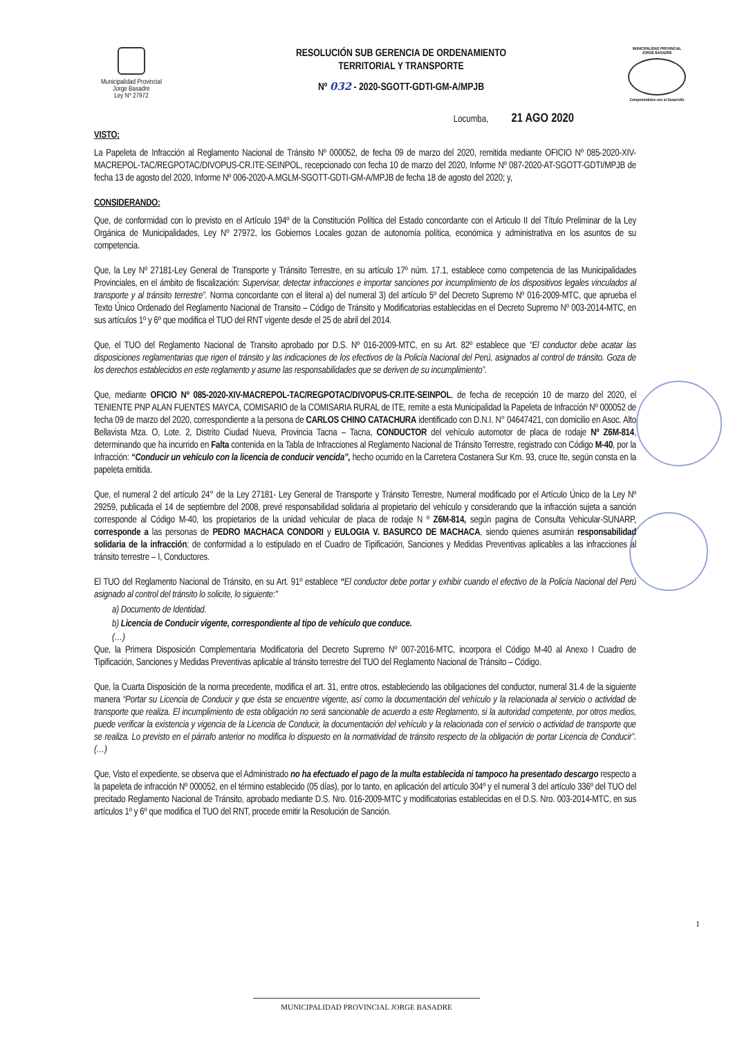Municipalidad Provincial
Jorge Basadre
Ley Nº 27972
RESOLUCIÓN SUB GERENCIA DE ORDENAMIENTO
TERRITORIAL Y TRANSPORTE
Nº 032 - 2020-SGOTT-GDTI-GM-A/MPJB
MUNICIPALIDAD PROVINCIAL
JORGE BASADRE
Comprometidos con el Desarrollo
Locumba, 21 AGO 2020
VISTO:
La Papeleta de Infracción al Reglamento Nacional de Tránsito Nº 000052, de fecha 09 de marzo del 2020, remitida mediante OFICIO Nº 085-2020-XIV-MACREPOL-TAC/REGPOTAC/DIVOPUS-CR.ITE-SEINPOL, recepcionado con fecha 10 de marzo del 2020, Informe Nº 087-2020-AT-SGOTT-GDTI/MPJB de fecha 13 de agosto del 2020, Informe Nº 006-2020-A.MGLM-SGOTT-GDTI-GM-A/MPJB de fecha 18 de agosto del 2020; y,
CONSIDERANDO:
Que, de conformidad con lo previsto en el Artículo 194º de la Constitución Política del Estado concordante con el Articulo II del Título Preliminar de la Ley Orgánica de Municipalidades, Ley Nº 27972, los Gobiernos Locales gozan de autonomía política, económica y administrativa en los asuntos de su competencia.
Que, la Ley Nº 27181-Ley General de Transporte y Tránsito Terrestre, en su artículo 17º núm. 17.1, establece como competencia de las Municipalidades Provinciales, en el ámbito de fiscalización: Supervisar, detectar infracciones e importar sanciones por incumplimiento de los dispositivos legales vinculados al transporte y al tránsito terrestre”. Norma concordante con el literal a) del numeral 3) del artículo 5º del Decreto Supremo Nº 016-2009-MTC, que aprueba el Texto Único Ordenado del Reglamento Nacional de Transito – Código de Tránsito y Modificatorias establecidas en el Decreto Supremo Nº 003-2014-MTC, en sus artículos 1º y 6º que modifica el TUO del RNT vigente desde el 25 de abril del 2014.
Que, el TUO del Reglamento Nacional de Transito aprobado por D.S. Nº 016-2009-MTC, en su Art. 82º establece que “El conductor debe acatar las disposiciones reglamentarias que rigen el tránsito y las indicaciones de los efectivos de la Policía Nacional del Perú, asignados al control de tránsito. Goza de los derechos establecidos en este reglamento y asume las responsabilidades que se deriven de su incumplimiento”.
Que, mediante OFICIO Nº 085-2020-XIV-MACREPOL-TAC/REGPOTAC/DIVOPUS-CR.ITE-SEINPOL, de fecha de recepción 10 de marzo del 2020, el TENIENTE PNP ALAN FUENTES MAYCA, COMISARIO de la COMISARIA RURAL de ITE, remite a esta Municipalidad la Papeleta de Infracción Nº 000052 de fecha 09 de marzo del 2020, correspondiente a la persona de CARLOS CHINO CATACHURA identificado con D.N.I. N° 04647421, con domicilio en Asoc. Alto Bellavista Mza. O, Lote. 2, Distrito Ciudad Nueva, Provincia Tacna – Tacna, CONDUCTOR del vehículo automotor de placa de rodaje Nº Z6M-814, determinando que ha incurrido en Falta contenida en la Tabla de Infracciones al Reglamento Nacional de Tránsito Terrestre, registrado con Código M-40, por la Infracción: “Conducir un vehículo con la licencia de conducir vencida”, hecho ocurrido en la Carretera Costanera Sur Km. 93, cruce Ite, según consta en la papeleta emitida.
Que, el numeral 2 del artículo 24° de la Ley 27181- Ley General de Transporte y Tránsito Terrestre, Numeral modificado por el Artículo Único de la Ley Nº 29259, publicada el 14 de septiembre del 2008, prevé responsabilidad solidaria al propietario del vehículo y considerando que la infracción sujeta a sanción corresponde al Código M-40, los propietarios de la unidad vehicular de placa de rodaje N º Z6M-814, según pagina de Consulta Vehicular-SUNARP, corresponde a las personas de PEDRO MACHACA CONDORI y EULOGIA V. BASURCO DE MACHACA, siendo quienes asumirán responsabilidad solidaria de la infracción; de conformidad a lo estipulado en el Cuadro de Tipificación, Sanciones y Medidas Preventivas aplicables a las infracciones al tránsito terrestre – I, Conductores.
El TUO del Reglamento Nacional de Tránsito, en su Art. 91º establece “El conductor debe portar y exhibir cuando el efectivo de la Policía Nacional del Perú asignado al control del tránsito lo solicite, lo siguiente:"
a) Documento de Identidad.
b) Licencia de Conducir vigente, correspondiente al tipo de vehículo que conduce.
(…)
Que, la Primera Disposición Complementaria Modificatoria del Decreto Supremo Nº 007-2016-MTC, incorpora el Código M-40 al Anexo I Cuadro de Tipificación, Sanciones y Medidas Preventivas aplicable al tránsito terrestre del TUO del Reglamento Nacional de Tránsito – Código.
Que, la Cuarta Disposición de la norma precedente, modifica el art. 31, entre otros, estableciendo las obligaciones del conductor, numeral 31.4 de la siguiente manera “Portar su Licencia de Conducir y que ésta se encuentre vigente, así como la documentación del vehículo y la relacionada al servicio o actividad de transporte que realiza. El incumplimiento de esta obligación no será sancionable de acuerdo a este Reglamento, si la autoridad competente, por otros medios, puede verificar la existencia y vigencia de la Licencia de Conducir, la documentación del vehículo y la relacionada con el servicio o actividad de transporte que se realiza. Lo previsto en el párrafo anterior no modifica lo dispuesto en la normatividad de tránsito respecto de la obligación de portar Licencia de Conducir”. (…)
Que, Visto el expediente, se observa que el Administrado no ha efectuado el pago de la multa establecida ni tampoco ha presentado descargo respecto a la papeleta de infracción Nº 000052, en el término establecido (05 días), por lo tanto, en aplicación del artículo 304º y el numeral 3 del artículo 336º del TUO del precitado Reglamento Nacional de Tránsito, aprobado mediante D.S. Nro. 016-2009-MTC y modificatorias establecidas en el D.S. Nro. 003-2014-MTC, en sus artículos 1º y 6º que modifica el TUO del RNT, procede emitir la Resolución de Sanción.
1
MUNICIPALIDAD PROVINCIAL JORGE BASADRE